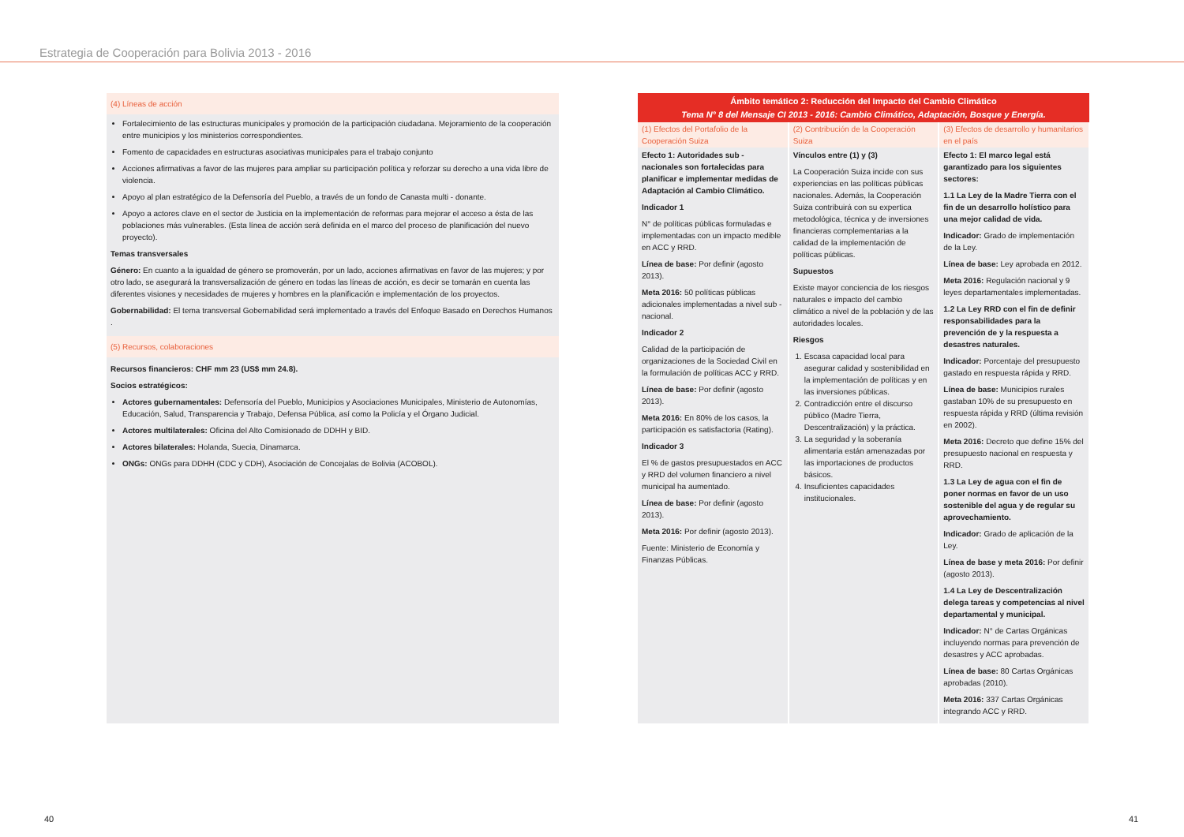Estrategia de Cooperación para Bolivia 2013 - 2016
(4) Líneas de acción
Fortalecimiento de las estructuras municipales y promoción de la participación ciudadana. Mejoramiento de la cooperación entre municipios y los ministerios correspondientes.
Fomento de capacidades en estructuras asociativas municipales para el trabajo conjunto
Acciones afirmativas a favor de las mujeres para ampliar su participación política y reforzar su derecho a una vida libre de violencia.
Apoyo al plan estratégico de la Defensoría del Pueblo, a través de un fondo de Canasta multi - donante.
Apoyo a actores clave en el sector de Justicia en la implementación de reformas para mejorar el acceso a ésta de las poblaciones más vulnerables. (Esta línea de acción será definida en el marco del proceso de planificación del nuevo proyecto).
Temas transversales
Género: En cuanto a la igualdad de género se promoverán, por un lado, acciones afirmativas en favor de las mujeres; y por otro lado, se asegurará la transversalización de género en todas las líneas de acción, es decir se tomarán en cuenta las diferentes visiones y necesidades de mujeres y hombres en la planificación e implementación de los proyectos.
Gobernabilidad: El tema transversal Gobernabilidad será implementado a través del Enfoque Basado en Derechos Humanos .
(5) Recursos, colaboraciones
Recursos financieros: CHF mm 23 (US$ mm 24.8).
Socios estratégicos:
Actores gubernamentales: Defensoría del Pueblo, Municipios y Asociaciones Municipales, Ministerio de Autonomías, Educación, Salud, Transparencia y Trabajo, Defensa Pública, así como la Policía y el Órgano Judicial.
Actores multilaterales: Oficina del Alto Comisionado de DDHH y BID.
Actores bilaterales: Holanda, Suecia, Dinamarca.
ONGs: ONGs para DDHH (CDC y CDH), Asociación de Concejalas de Bolivia (ACOBOL).
| Ámbito temático 2: Reducción del Impacto del Cambio Climático Tema N° 8 del Mensaje CI 2013 - 2016: Cambio Climático, Adaptación, Bosque y Energía. | | |
| --- | --- | --- |
| (1) Efectos del Portafolio de la Cooperación Suiza | (2) Contribución de la Cooperación Suiza | (3) Efectos de desarrollo y humanitarios en el país |
| Efecto 1: Autoridades sub - nacionales son fortalecidas para planificar e implementar medidas de Adaptación al Cambio Climático. Indicador 1 N° de políticas públicas formuladas e implementadas con un impacto medible en ACC y RRD. Línea de base: Por definir (agosto 2013). Meta 2016: 50 políticas públicas adicionales implementadas a nivel sub - nacional. Indicador 2 Calidad de la participación de organizaciones de la Sociedad Civil en la formulación de políticas ACC y RRD. Línea de base: Por definir (agosto 2013). Meta 2016: En 80% de los casos, la participación es satisfactoria (Rating). Indicador 3 El % de gastos presupuestados en ACC y RRD del volumen financiero a nivel municipal ha aumentado. Línea de base: Por definir (agosto 2013). Meta 2016: Por definir (agosto 2013). Fuente: Ministerio de Economía y Finanzas Públicas. | Vínculos entre (1) y (3) La Cooperación Suiza incide con sus experiencias en las políticas públicas nacionales. Además, la Cooperación Suiza contribuirá con su expertica metodológica, técnica y de inversiones financieras complementarias a la calidad de la implementación de políticas públicas. Supuestos Existe mayor conciencia de los riesgos naturales e impacto del cambio climático a nivel de la población y de las autoridades locales. Riesgos 1. Escasa capacidad local para asegurar calidad y sostenibilidad en la implementación de políticas y en las inversiones públicas. 2. Contradicción entre el discurso público (Madre Tierra, Descentralización) y la práctica. 3. La seguridad y la soberanía alimentaria están amenazadas por las importaciones de productos básicos. 4. Insuficientes capacidades institucionales. | Efecto 1: El marco legal está garantizado para los siguientes sectores: 1.1 La Ley de la Madre Tierra con el fin de un desarrollo holístico para una mejor calidad de vida. Indicador: Grado de implementación de la Ley. Línea de base: Ley aprobada en 2012. Meta 2016: Regulación nacional y 9 leyes departamentales implementadas. 1.2 La Ley RRD con el fin de definir responsabilidades para la prevención de y la respuesta a desastres naturales. Indicador: Porcentaje del presupuesto gastado en respuesta rápida y RRD. Línea de base: Municipios rurales gastaban 10% de su presupuesto en respuesta rápida y RRD (última revisión en 2002). Meta 2016: Decreto que define 15% del presupuesto nacional en respuesta y RRD. 1.3 La Ley de agua con el fin de poner normas en favor de un uso sostenible del agua y de regular su aprovechamiento. Indicador: Grado de aplicación de la Ley. Línea de base y meta 2016: Por definir (agosto 2013). 1.4 La Ley de Descentralización delega tareas y competencias al nivel departamental y municipal. Indicador: N° de Cartas Orgánicas incluyendo normas para prevención de desastres y ACC aprobadas. Línea de base: 80 Cartas Orgánicas aprobadas (2010). Meta 2016: 337 Cartas Orgánicas integrando ACC y RRD. |
40 41